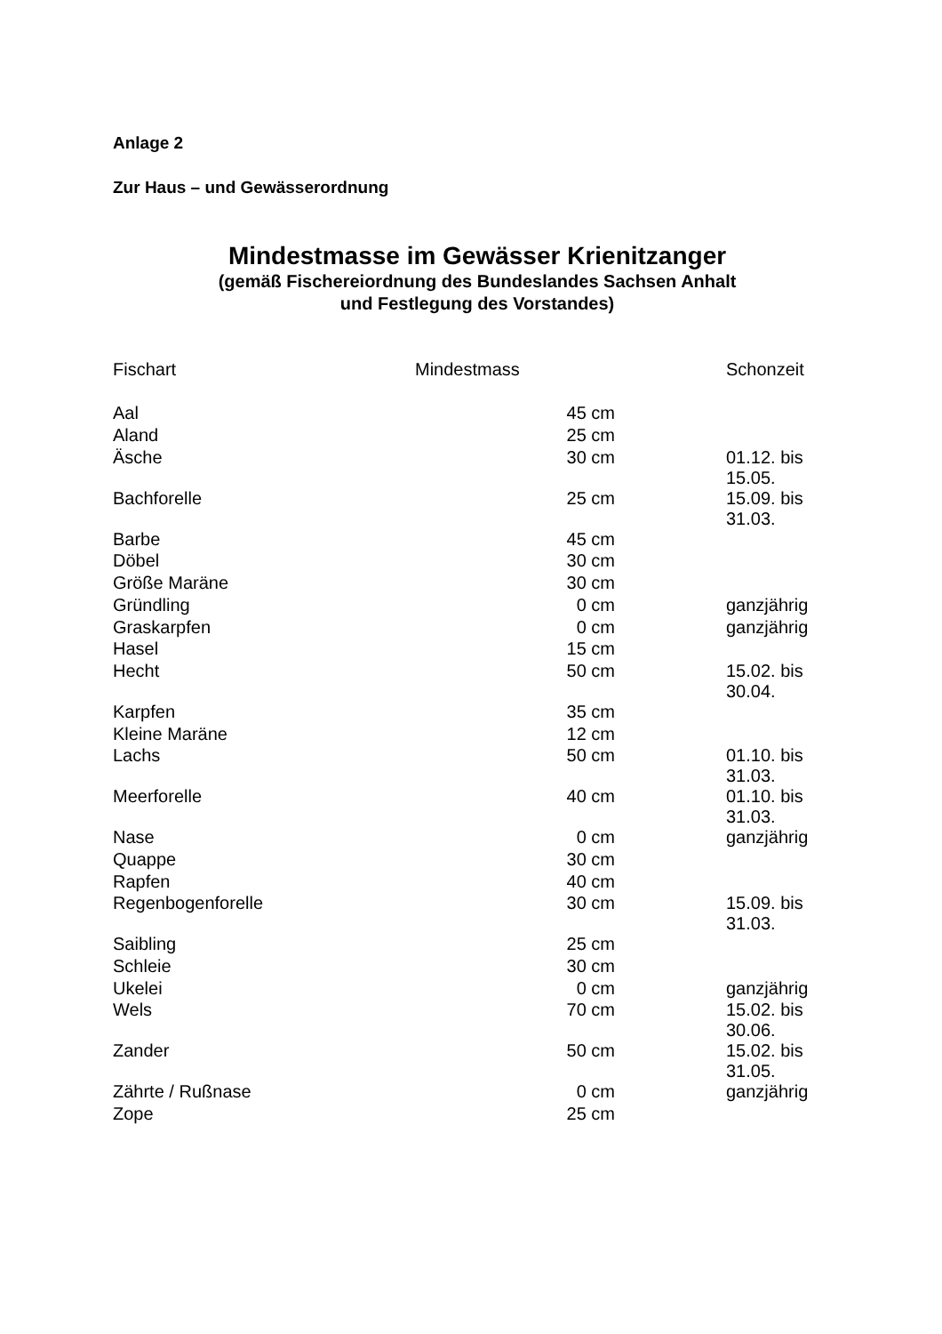Anlage 2
Zur Haus – und Gewässerordnung
Mindestmasse im Gewässer Krienitzanger
(gemäß Fischereiordnung des Bundeslandes Sachsen Anhalt
und Festlegung des Vorstandes)
| Fischart | Mindestmass | Schonzeit |
| --- | --- | --- |
| Aal | 45 cm | |
| Aland | 25 cm | |
| Äsche | 30 cm | 01.12. bis 15.05. |
| Bachforelle | 25 cm | 15.09. bis 31.03. |
| Barbe | 45 cm | |
| Döbel | 30 cm | |
| Größe Maräne | 30 cm | |
| Gründling | 0 cm | ganzjährig |
| Graskarpfen | 0 cm | ganzjährig |
| Hasel | 15 cm | |
| Hecht | 50 cm | 15.02. bis 30.04. |
| Karpfen | 35 cm | |
| Kleine Maräne | 12 cm | |
| Lachs | 50 cm | 01.10. bis 31.03. |
| Meerforelle | 40 cm | 01.10. bis 31.03. |
| Nase | 0 cm | ganzjährig |
| Quappe | 30 cm | |
| Rapfen | 40 cm | |
| Regenbogenforelle | 30 cm | 15.09. bis 31.03. |
| Saibling | 25 cm | |
| Schleie | 30 cm | |
| Ukelei | 0 cm | ganzjährig |
| Wels | 70 cm | 15.02. bis 30.06. |
| Zander | 50 cm | 15.02. bis 31.05. |
| Zährte / Rußnase | 0 cm | ganzjährig |
| Zope | 25 cm | |